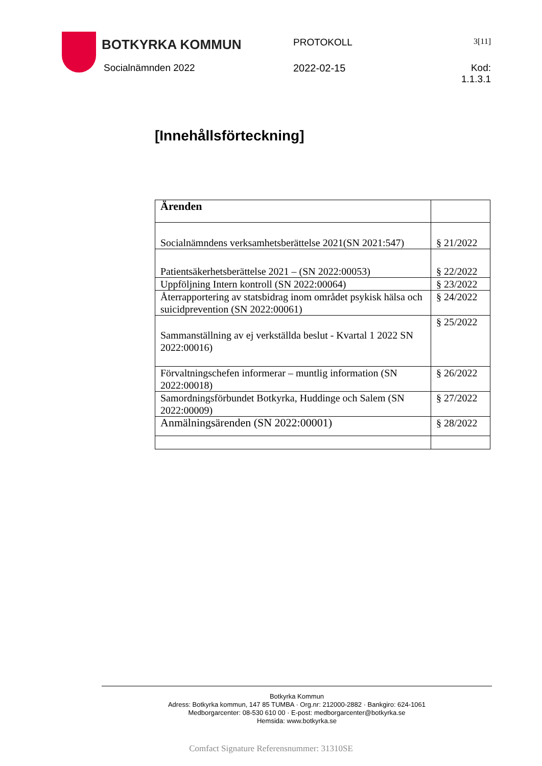BOTKYRKA KOMMUN
PROTOKOLL
3[11]
Socialnämnden 2022 2022-02-15 Kod: 1.1.3.1
[Innehållsförteckning]
| Ärenden | |
| --- | --- |
| Socialnämndens verksamhetsberättelse 2021(SN 2021:547) | § 21/2022 |
| Patientsäkerhetsberättelse 2021 – (SN 2022:00053) | § 22/2022 |
| Uppföljning Intern kontroll (SN 2022:00064) | § 23/2022 |
| Återrapportering av statsbidrag inom området psykisk hälsa och suicidprevention (SN 2022:00061) | § 24/2022 |
| Sammanställning av ej verkställda beslut - Kvartal 1 2022 SN 2022:00016) | § 25/2022 |
| Förvaltningschefen informerar – muntlig information (SN 2022:00018) | § 26/2022 |
| Samordningsförbundet Botkyrka, Huddinge och Salem (SN 2022:00009) | § 27/2022 |
| Anmälningsärenden (SN 2022:00001) | § 28/2022 |
Botkyrka Kommun
Adress: Botkyrka kommun, 147 85 TUMBA · Org.nr: 212000-2882 · Bankgiro: 624-1061
Medborgarcenter: 08-530 610 00 · E-post: medborgarcenter@botkyrka.se
Hemsida: www.botkyrka.se
Comfact Signature Referensnummer: 31310SE